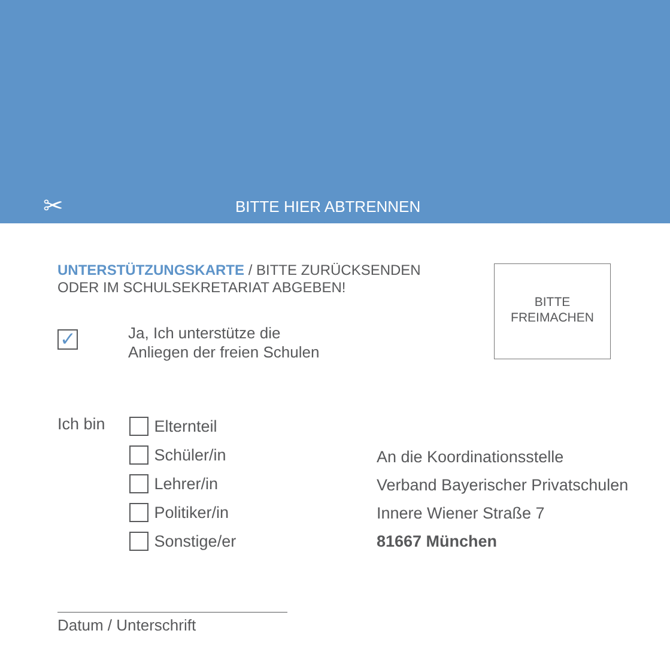✂ BITTE HIER ABTRENNEN
UNTERSTÜTZUNGSKARTE / BITTE ZURÜCKSENDEN
ODER IM SCHULSEKRETARIAT ABGEBEN!
BITTE
FREIMACHEN
✓
Ja, Ich unterstütze die
Anliegen der freien Schulen
Ich bin
Elternteil
Schüler/in
Lehrer/in
Politiker/in
Sonstige/er
An die Koordinationsstelle
Verband Bayerischer Privatschulen
Innere Wiener Straße 7
81667 München
Datum / Unterschrift